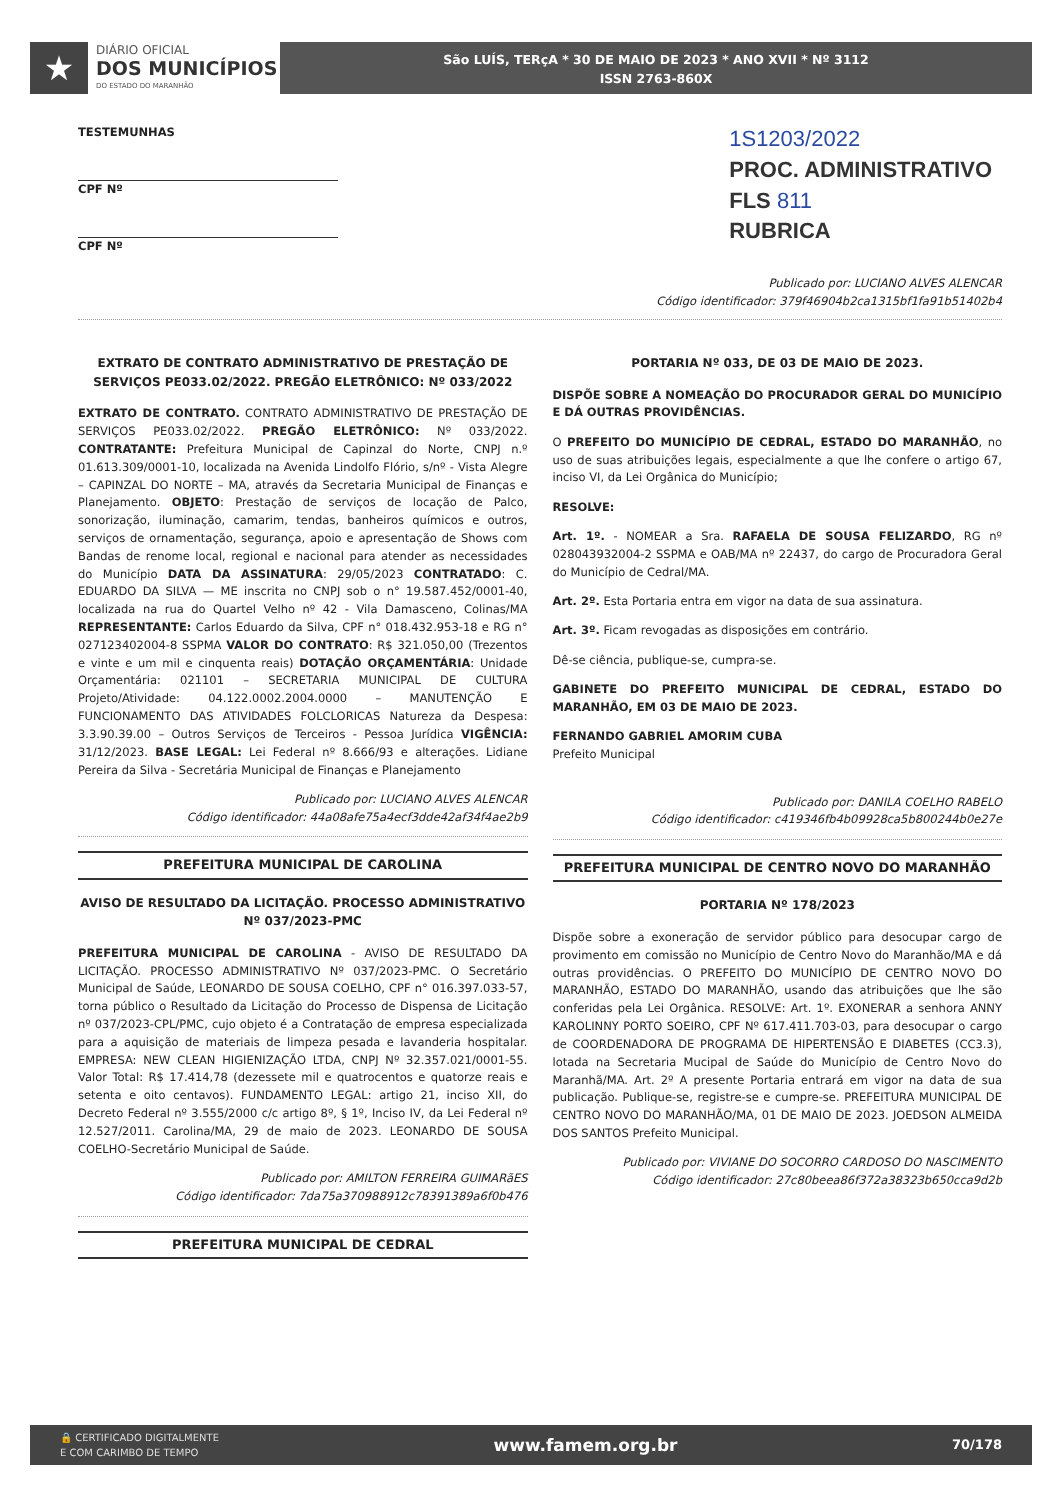★
DIÁRIO OFICIAL
DOS MUNICÍPIOS
DO ESTADO DO MARANHÃO
São LUÍS, TERçA * 30 DE MAIO DE 2023 * ANO XVII * Nº 3112
ISSN 2763-860X
TESTEMUNHAS
CPF Nº
CPF Nº
1S1203/2022
PROC. ADMINISTRATIVO
FLS 811
RUBRICA
Publicado por: LUCIANO ALVES ALENCAR
Código identificador: 379f46904b2ca1315bf1fa91b51402b4
EXTRATO DE CONTRATO ADMINISTRATIVO DE PRESTAÇÃO DE SERVIÇOS PE033.02/2022. PREGÃO ELETRÔNICO: Nº 033/2022
EXTRATO DE CONTRATO. CONTRATO ADMINISTRATIVO DE PRESTAÇÃO DE SERVIÇOS PE033.02/2022. PREGÃO ELETRÔNICO: Nº 033/2022. CONTRATANTE: Prefeitura Municipal de Capinzal do Norte, CNPJ n.º 01.613.309/0001-10, localizada na Avenida Lindolfo Flório, s/nº - Vista Alegre – CAPINZAL DO NORTE – MA, através da Secretaria Municipal de Finanças e Planejamento. OBJETO: Prestação de serviços de locação de Palco, sonorização, iluminação, camarim, tendas, banheiros químicos e outros, serviços de ornamentação, segurança, apoio e apresentação de Shows com Bandas de renome local, regional e nacional para atender as necessidades do Município DATA DA ASSINATURA: 29/05/2023 CONTRATADO: C. EDUARDO DA SILVA — ME inscrita no CNPJ sob o n° 19.587.452/0001-40, localizada na rua do Quartel Velho nº 42 - Vila Damasceno, Colinas/MA REPRESENTANTE: Carlos Eduardo da Silva, CPF n° 018.432.953-18 e RG n° 027123402004-8 SSPMA VALOR DO CONTRATO: R$ 321.050,00 (Trezentos e vinte e um mil e cinquenta reais) DOTAÇÃO ORÇAMENTÁRIA: Unidade Orçamentária: 021101 – SECRETARIA MUNICIPAL DE CULTURA Projeto/Atividade: 04.122.0002.2004.0000 – MANUTENÇÃO E FUNCIONAMENTO DAS ATIVIDADES FOLCLORICAS Natureza da Despesa: 3.3.90.39.00 – Outros Serviços de Terceiros - Pessoa Jurídica VIGÊNCIA: 31/12/2023. BASE LEGAL: Lei Federal nº 8.666/93 e alterações. Lidiane Pereira da Silva - Secretária Municipal de Finanças e Planejamento
Publicado por: LUCIANO ALVES ALENCAR
Código identificador: 44a08afe75a4ecf3dde42af34f4ae2b9
PREFEITURA MUNICIPAL DE CAROLINA
AVISO DE RESULTADO DA LICITAÇÃO. PROCESSO ADMINISTRATIVO Nº 037/2023-PMC
PREFEITURA MUNICIPAL DE CAROLINA - AVISO DE RESULTADO DA LICITAÇÃO. PROCESSO ADMINISTRATIVO Nº 037/2023-PMC. O Secretário Municipal de Saúde, LEONARDO DE SOUSA COELHO, CPF n° 016.397.033-57, torna público o Resultado da Licitação do Processo de Dispensa de Licitação nº 037/2023-CPL/PMC, cujo objeto é a Contratação de empresa especializada para a aquisição de materiais de limpeza pesada e lavanderia hospitalar. EMPRESA: NEW CLEAN HIGIENIZAÇÃO LTDA, CNPJ Nº 32.357.021/0001-55. Valor Total: R$ 17.414,78 (dezessete mil e quatrocentos e quatorze reais e setenta e oito centavos). FUNDAMENTO LEGAL: artigo 21, inciso XII, do Decreto Federal nº 3.555/2000 c/c artigo 8º, § 1º, Inciso IV, da Lei Federal nº 12.527/2011. Carolina/MA, 29 de maio de 2023. LEONARDO DE SOUSA COELHO-Secretário Municipal de Saúde.
Publicado por: AMILTON FERREIRA GUIMARãES
Código identificador: 7da75a370988912c78391389a6f0b476
PREFEITURA MUNICIPAL DE CEDRAL
PORTARIA Nº 033, DE 03 DE MAIO DE 2023.
DISPÕE SOBRE A NOMEAÇÃO DO PROCURADOR GERAL DO MUNICÍPIO E DÁ OUTRAS PROVIDÊNCIAS.
O PREFEITO DO MUNICÍPIO DE CEDRAL, ESTADO DO MARANHÃO, no uso de suas atribuições legais, especialmente a que lhe confere o artigo 67, inciso VI, da Lei Orgânica do Município;
RESOLVE:
Art. 1º. - NOMEAR a Sra. RAFAELA DE SOUSA FELIZARDO, RG nº 028043932004-2 SSPMA e OAB/MA nº 22437, do cargo de Procuradora Geral do Município de Cedral/MA.
Art. 2º. Esta Portaria entra em vigor na data de sua assinatura.
Art. 3º. Ficam revogadas as disposições em contrário.
Dê-se ciência, publique-se, cumpra-se.
GABINETE DO PREFEITO MUNICIPAL DE CEDRAL, ESTADO DO MARANHÃO, EM 03 DE MAIO DE 2023.
FERNANDO GABRIEL AMORIM CUBA
Prefeito Municipal
Publicado por: DANILA COELHO RABELO
Código identificador: c419346fb4b09928ca5b800244b0e27e
PREFEITURA MUNICIPAL DE CENTRO NOVO DO MARANHÃO
PORTARIA Nº 178/2023
Dispõe sobre a exoneração de servidor público para desocupar cargo de provimento em comissão no Município de Centro Novo do Maranhão/MA e dá outras providências. O PREFEITO DO MUNICÍPIO DE CENTRO NOVO DO MARANHÃO, ESTADO DO MARANHÃO, usando das atribuições que lhe são conferidas pela Lei Orgânica. RESOLVE: Art. 1º. EXONERAR a senhora ANNY KAROLINNY PORTO SOEIRO, CPF Nº 617.411.703-03, para desocupar o cargo de COORDENADORA DE PROGRAMA DE HIPERTENSÃO E DIABETES (CC3.3), lotada na Secretaria Mucipal de Saúde do Município de Centro Novo do Maranhã/MA. Art. 2º A presente Portaria entrará em vigor na data de sua publicação. Publique-se, registre-se e cumpre-se. PREFEITURA MUNICIPAL DE CENTRO NOVO DO MARANHÃO/MA, 01 DE MAIO DE 2023. JOEDSON ALMEIDA DOS SANTOS Prefeito Municipal.
Publicado por: VIVIANE DO SOCORRO CARDOSO DO NASCIMENTO
Código identificador: 27c80beea86f372a38323b650cca9d2b
🔒 CERTIFICADO DIGITALMENTE
E COM CARIMBO DE TEMPO www.famem.org.br 70/178